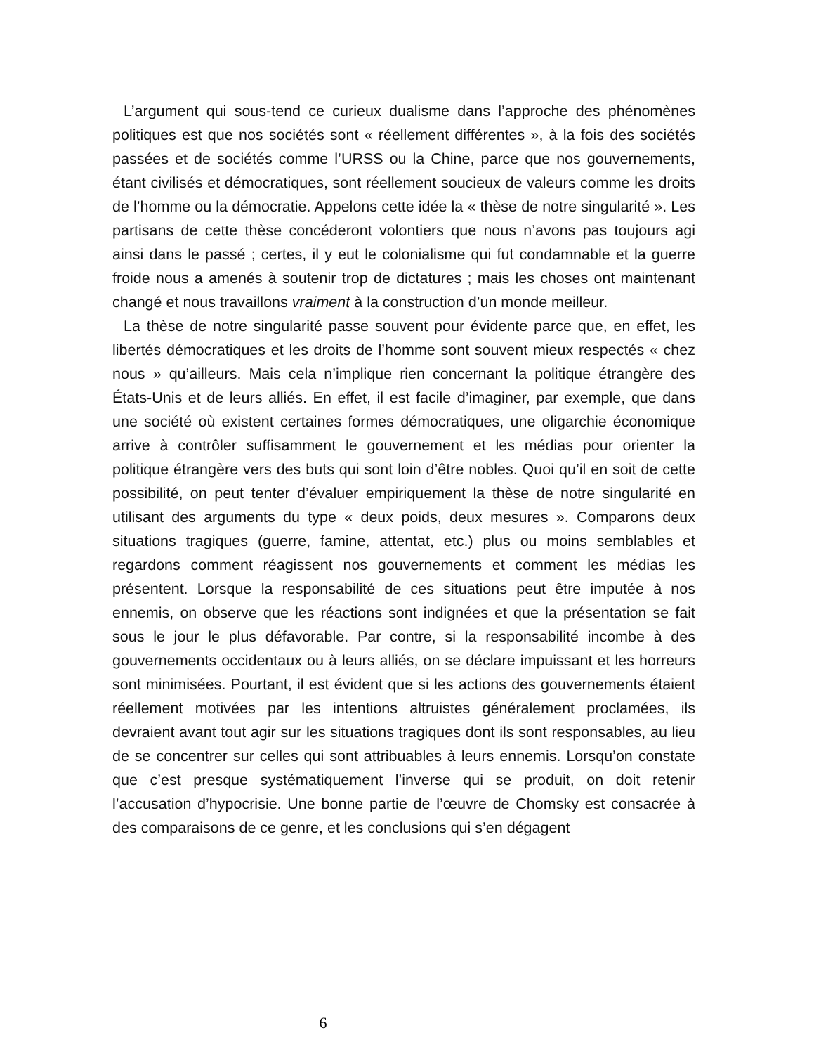L’argument qui sous-tend ce curieux dualisme dans l’approche des phénomènes politiques est que nos sociétés sont « réellement différentes », à la fois des sociétés passées et de sociétés comme l’URSS ou la Chine, parce que nos gouvernements, étant civilisés et démocratiques, sont réellement soucieux de valeurs comme les droits de l’homme ou la démocratie. Appelons cette idée la « thèse de notre singularité ». Les partisans de cette thèse concéderont volontiers que nous n’avons pas toujours agi ainsi dans le passé ; certes, il y eut le colonialisme qui fut condamnable et la guerre froide nous a amenés à soutenir trop de dictatures ; mais les choses ont maintenant changé et nous travaillons vraiment à la construction d’un monde meilleur.
La thèse de notre singularité passe souvent pour évidente parce que, en effet, les libertés démocratiques et les droits de l’homme sont souvent mieux respectés « chez nous » qu’ailleurs. Mais cela n’implique rien concernant la politique étrangère des États-Unis et de leurs alliés. En effet, il est facile d’imaginer, par exemple, que dans une société où existent certaines formes démocratiques, une oligarchie économique arrive à contrôler suffisamment le gouvernement et les médias pour orienter la politique étrangère vers des buts qui sont loin d’être nobles. Quoi qu’il en soit de cette possibilité, on peut tenter d’évaluer empiriquement la thèse de notre singularité en utilisant des arguments du type « deux poids, deux mesures ». Comparons deux situations tragiques (guerre, famine, attentat, etc.) plus ou moins semblables et regardons comment réagissent nos gouvernements et comment les médias les présentent. Lorsque la responsabilité de ces situations peut être imputée à nos ennemis, on observe que les réactions sont indignées et que la présentation se fait sous le jour le plus défavorable. Par contre, si la responsabilité incombe à des gouvernements occidentaux ou à leurs alliés, on se déclare impuissant et les horreurs sont minimisées. Pourtant, il est évident que si les actions des gouvernements étaient réellement motivées par les intentions altruistes généralement proclamées, ils devraient avant tout agir sur les situations tragiques dont ils sont responsables, au lieu de se concentrer sur celles qui sont attribuables à leurs ennemis. Lorsqu’on constate que c’est presque systématiquement l’inverse qui se produit, on doit retenir l’accusation d’hypocrisie. Une bonne partie de l’œuvre de Chomsky est consacrée à des comparaisons de ce genre, et les conclusions qui s’en dégagent
6